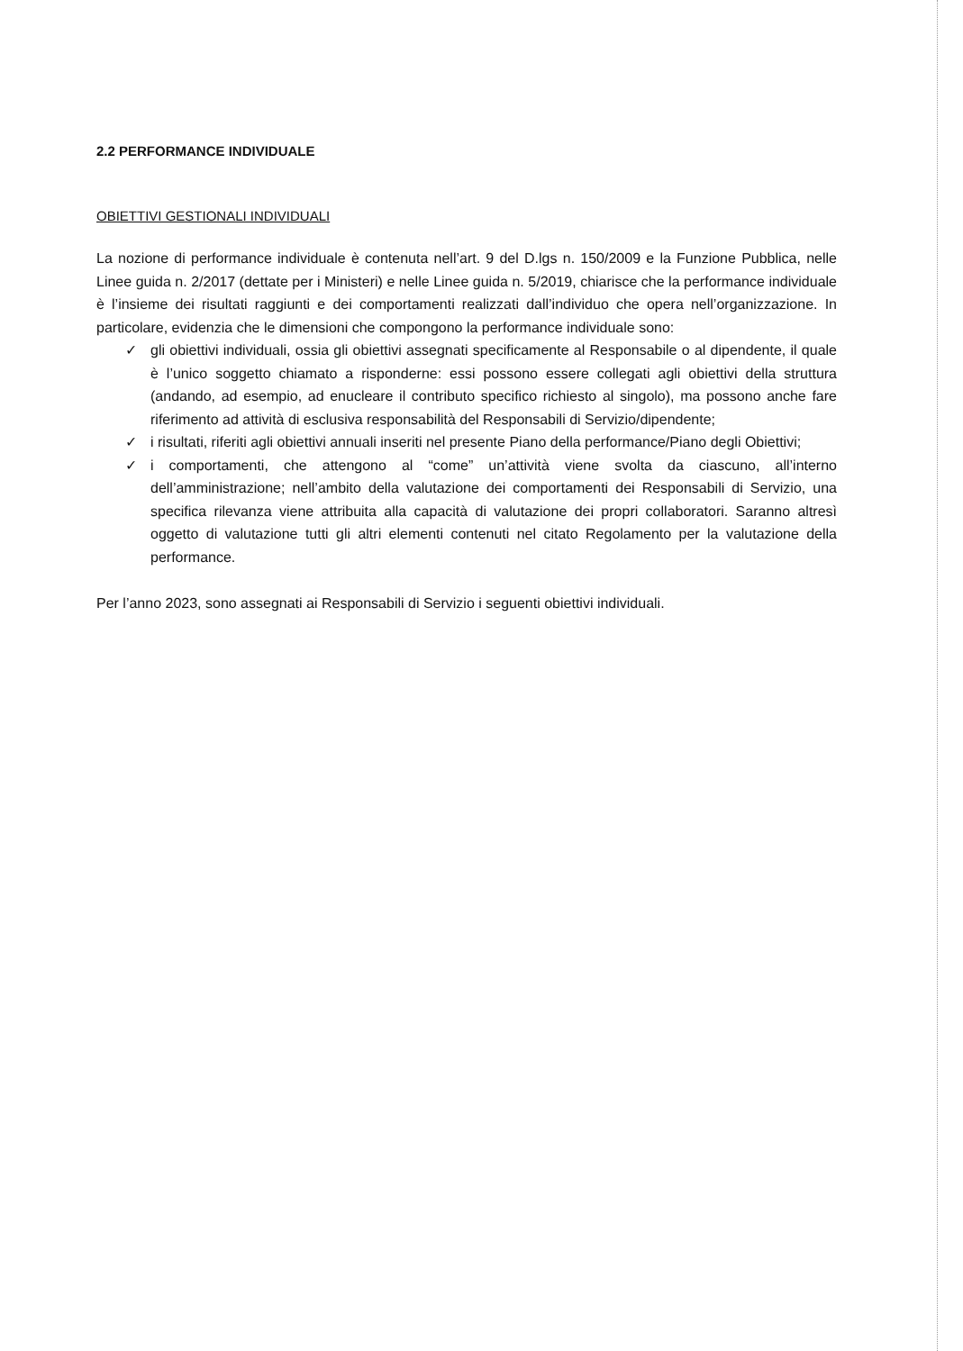2.2 PERFORMANCE INDIVIDUALE
OBIETTIVI GESTIONALI INDIVIDUALI
La nozione di performance individuale è contenuta nell’art. 9 del D.lgs n. 150/2009 e la Funzione Pubblica, nelle Linee guida n. 2/2017 (dettate per i Ministeri) e nelle Linee guida n. 5/2019, chiarisce che la performance individuale è l’insieme dei risultati raggiunti e dei comportamenti realizzati dall’individuo che opera nell’organizzazione. In particolare, evidenzia che le dimensioni che compongono la performance individuale sono:
✓ gli obiettivi individuali, ossia gli obiettivi assegnati specificamente al Responsabile o al dipendente, il quale è l’unico soggetto chiamato a risponderne: essi possono essere collegati agli obiettivi della struttura (andando, ad esempio, ad enucleare il contributo specifico richiesto al singolo), ma possono anche fare riferimento ad attività di esclusiva responsabilità del Responsabili di Servizio/dipendente;
✓ i risultati, riferiti agli obiettivi annuali inseriti nel presente Piano della performance/Piano degli Obiettivi;
✓ i comportamenti, che attengono al “come” un’attività viene svolta da ciascuno, all’interno dell’amministrazione; nell’ambito della valutazione dei comportamenti dei Responsabili di Servizio, una specifica rilevanza viene attribuita alla capacità di valutazione dei propri collaboratori. Saranno altresì oggetto di valutazione tutti gli altri elementi contenuti nel citato Regolamento per la valutazione della performance.
Per l’anno 2023, sono assegnati ai Responsabili di Servizio i seguenti obiettivi individuali.